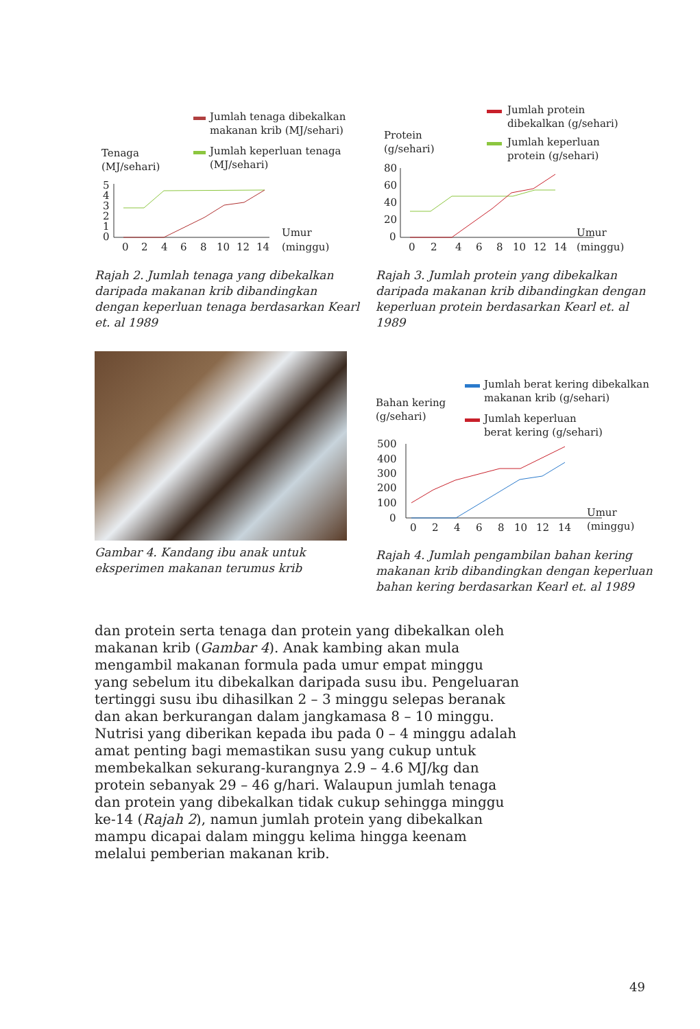Jumlah tenaga dibekalkan
makanan krib (MJ/sehari)
Jumlah keperluan tenaga
(MJ/sehari)
Tenaga
(MJ/sehari)
5
4
3
2
1
0
0
2
4
6
8
10
12
14
Umur
(minggu)
Rajah 2. Jumlah tenaga yang dibekalkan daripada makanan krib dibandingkan dengan keperluan tenaga berdasarkan Kearl et. al 1989
Jumlah protein
dibekalkan (g/sehari)
Jumlah keperluan
protein (g/sehari)
Protein
(g/sehari)
80
60
40
20
0
0
2
4
6
8
10
12
14
Umur
(minggu)
Rajah 3. Jumlah protein yang dibekalkan daripada makanan krib dibandingkan dengan keperluan protein berdasarkan Kearl et. al 1989
Gambar 4. Kandang ibu anak untuk eksperimen makanan terumus krib
Jumlah berat kering dibekalkan
makanan krib (g/sehari)
Jumlah keperluan
berat kering (g/sehari)
Bahan kering
(g/sehari)
500
400
300
200
100
0
0
2
4
6
8
10
12
14
Umur
(minggu)
Rajah 4. Jumlah pengambilan bahan kering makanan krib dibandingkan dengan keperluan bahan kering berdasarkan Kearl et. al 1989
dan protein serta tenaga dan protein yang dibekalkan oleh makanan krib (Gambar 4). Anak kambing akan mula mengambil makanan formula pada umur empat minggu yang sebelum itu dibekalkan daripada susu ibu. Pengeluaran tertinggi susu ibu dihasilkan 2 – 3 minggu selepas beranak dan akan berkurangan dalam jangkamasa 8 – 10 minggu. Nutrisi yang diberikan kepada ibu pada 0 – 4 minggu adalah amat penting bagi memastikan susu yang cukup untuk membekalkan sekurang-kurangnya 2.9 – 4.6 MJ/kg dan protein sebanyak 29 – 46 g/hari. Walaupun jumlah tenaga dan protein yang dibekalkan tidak cukup sehingga minggu ke-14 (Rajah 2), namun jumlah protein yang dibekalkan mampu dicapai dalam minggu kelima hingga keenam melalui pemberian makanan krib.
49